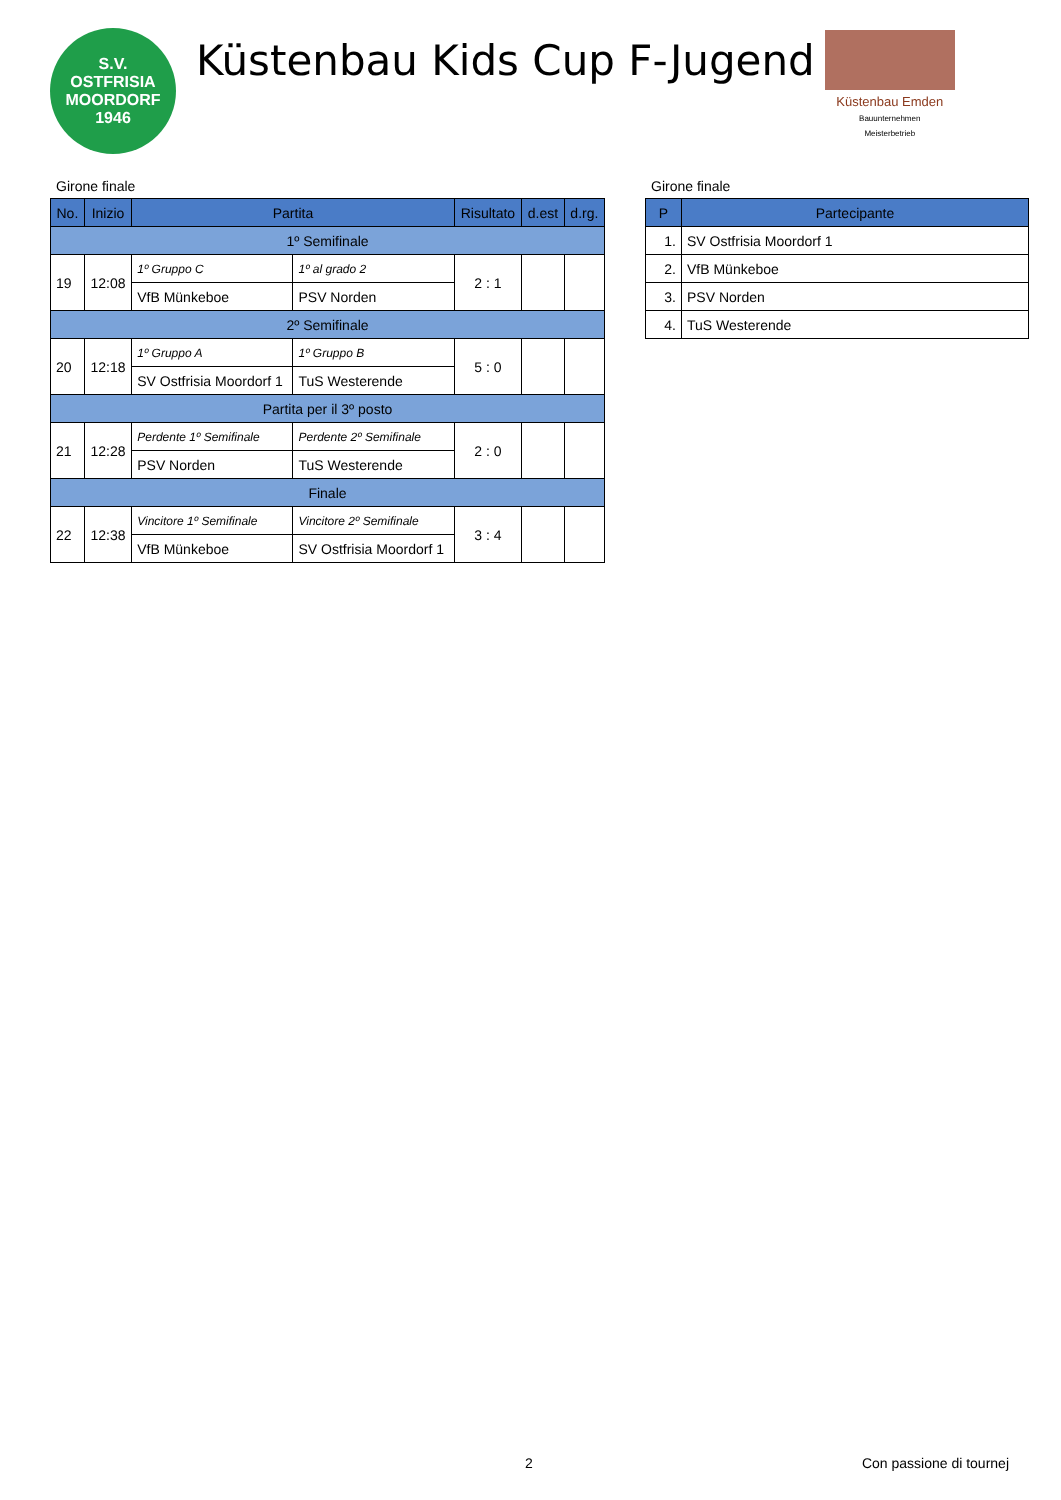S.V.
OSTFRISIA
MOORDORF
1946
Küstenbau Kids Cup F-Jugend
Küstenbau Emden
Bauunternehmen
Meisterbetrieb
Girone finale
| No. | Inizio | Partita | | Risultato | d.est | d.rg. |
| --- | --- | --- | --- | --- | --- | --- |
| 1º Semifinale | | | | | | |
| 19 | 12:08 | 1º Gruppo C | 1º al grado 2 | 2 : 1 | | |
| | | VfB Münkeboe | PSV Norden | | | |
| 2º Semifinale | | | | | | |
| 20 | 12:18 | 1º Gruppo A | 1º Gruppo B | 5 : 0 | | |
| | | SV Ostfrisia Moordorf 1 | TuS Westerende | | | |
| Partita per il 3º posto | | | | | | |
| 21 | 12:28 | Perdente 1º Semifinale | Perdente 2º Semifinale | 2 : 0 | | |
| | | PSV Norden | TuS Westerende | | | |
| Finale | | | | | | |
| 22 | 12:38 | Vincitore 1º Semifinale | Vincitore 2º Semifinale | 3 : 4 | | |
| | | VfB Münkeboe | SV Ostfrisia Moordorf 1 | | | |
Girone finale
| P | Partecipante |
| --- | --- |
| 1. | SV Ostfrisia Moordorf 1 |
| 2. | VfB Münkeboe |
| 3. | PSV Norden |
| 4. | TuS Westerende |
2 Con passione di tournej